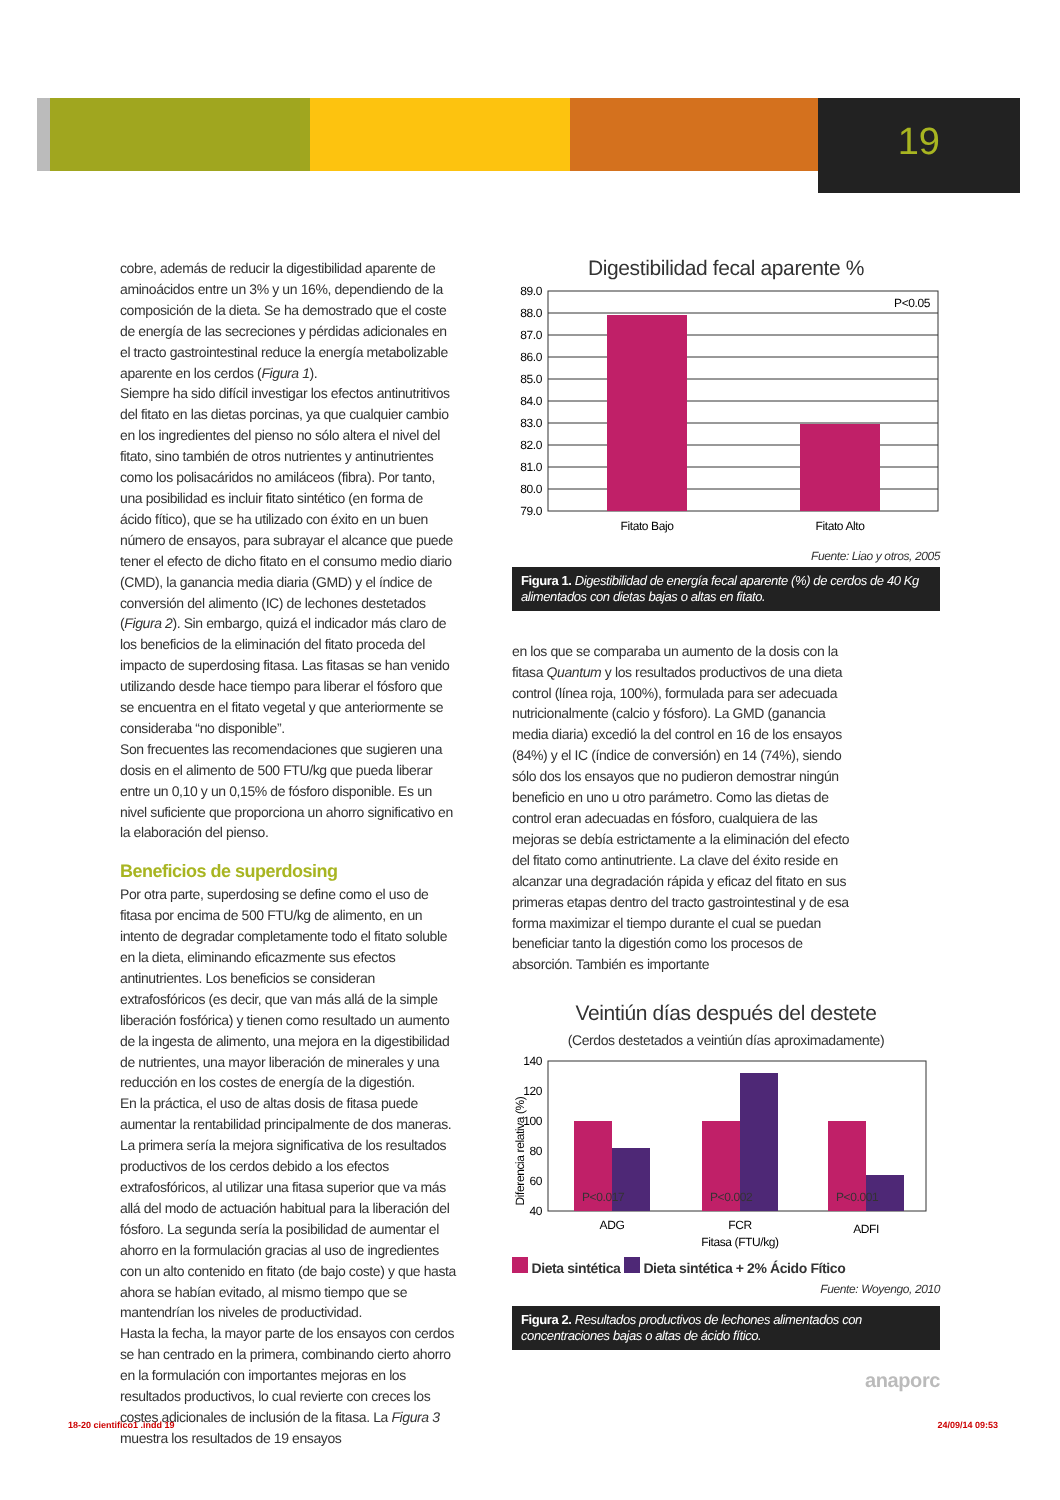19
cobre, además de reducir la digestibilidad aparente de aminoácidos entre un 3% y un 16%, dependiendo de la composición de la dieta. Se ha demostrado que el coste de energía de las secreciones y pérdidas adicionales en el tracto gastrointestinal reduce la energía metabolizable aparente en los cerdos (Figura 1).
Siempre ha sido difícil investigar los efectos antinutritivos del fitato en las dietas porcinas, ya que cualquier cambio en los ingredientes del pienso no sólo altera el nivel del fitato, sino también de otros nutrientes y antinutrientes como los polisacáridos no amiláceos (fibra). Por tanto, una posibilidad es incluir fitato sintético (en forma de ácido fítico), que se ha utilizado con éxito en un buen número de ensayos, para subrayar el alcance que puede tener el efecto de dicho fitato en el consumo medio diario (CMD), la ganancia media diaria (GMD) y el índice de conversión del alimento (IC) de lechones destetados (Figura 2). Sin embargo, quizá el indicador más claro de los beneficios de la eliminación del fitato proceda del impacto de superdosing fitasa. Las fitasas se han venido utilizando desde hace tiempo para liberar el fósforo que se encuentra en el fitato vegetal y que anteriormente se consideraba “no disponible”.
Son frecuentes las recomendaciones que sugieren una dosis en el alimento de 500 FTU/kg que pueda liberar entre un 0,10 y un 0,15% de fósforo disponible. Es un nivel suficiente que proporciona un ahorro significativo en la elaboración del pienso.
Beneficios de superdosing
Por otra parte, superdosing se define como el uso de fitasa por encima de 500 FTU/kg de alimento, en un intento de degradar completamente todo el fitato soluble en la dieta, eliminando eficazmente sus efectos antinutrientes. Los beneficios se consideran extrafosfóricos (es decir, que van más allá de la simple liberación fosfórica) y tienen como resultado un aumento de la ingesta de alimento, una mejora en la digestibilidad de nutrientes, una mayor liberación de minerales y una reducción en los costes de energía de la digestión.
En la práctica, el uso de altas dosis de fitasa puede aumentar la rentabilidad principalmente de dos maneras. La primera sería la mejora significativa de los resultados productivos de los cerdos debido a los efectos extrafosfóricos, al utilizar una fitasa superior que va más allá del modo de actuación habitual para la liberación del fósforo. La segunda sería la posibilidad de aumentar el ahorro en la formulación gracias al uso de ingredientes con un alto contenido en fitato (de bajo coste) y que hasta ahora se habían evitado, al mismo tiempo que se mantendrían los niveles de productividad.
Hasta la fecha, la mayor parte de los ensayos con cerdos se han centrado en la primera, combinando cierto ahorro en la formulación con importantes mejoras en los resultados productivos, lo cual revierte con creces los costes adicionales de inclusión de la fitasa. La Figura 3 muestra los resultados de 19 ensayos
Digestibilidad fecal aparente %
89.0
88.0
87.0
86.0
85.0
84.0
83.0
82.0
81.0
80.0
79.0
P<0.05
Fitato Bajo
Fitato Alto
Fuente: Liao y otros, 2005
Figura 1. Digestibilidad de energía fecal aparente (%) de cerdos de 40 Kg alimentados con dietas bajas o altas en fitato.
en los que se comparaba un aumento de la dosis con la fitasa Quantum y los resultados productivos de una dieta control (línea roja, 100%), formulada para ser adecuada nutricionalmente (calcio y fósforo). La GMD (ganancia media diaria) excedió la del control en 16 de los ensayos (84%) y el IC (índice de conversión) en 14 (74%), siendo sólo dos los ensayos que no pudieron demostrar ningún beneficio en uno u otro parámetro. Como las dietas de control eran adecuadas en fósforo, cualquiera de las mejoras se debía estrictamente a la eliminación del efecto del fitato como antinutriente. La clave del éxito reside en alcanzar una degradación rápida y eficaz del fitato en sus primeras etapas dentro del tracto gastrointestinal y de esa forma maximizar el tiempo durante el cual se puedan beneficiar tanto la digestión como los procesos de absorción. También es importante
Veintiún días después del destete
(Cerdos destetados a veintiún días aproximadamente)
Diferencia relativa (%)
140
120
100
80
60
40
P<0.017
P<0.002
P<0.001
ADG
FCR
ADFI
Fitasa (FTU/kg)
Dieta sintética Dieta sintética + 2% Ácido Fítico
Fuente: Woyengo, 2010
Figura 2. Resultados productivos de lechones alimentados con concentraciones bajas o altas de ácido fítico.
anaporc
18-20 cientifico1 .indd 19 24/09/14 09:53